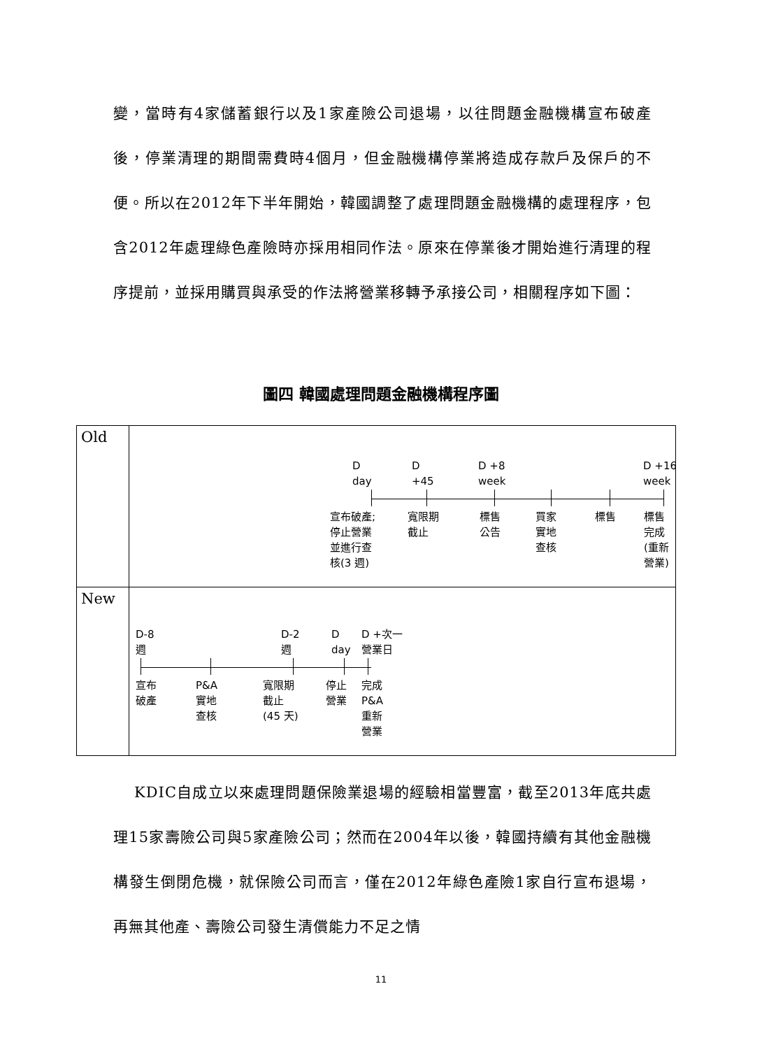變，當時有4家儲蓄銀行以及1家產險公司退場，以往問題金融機構宣布破產後，停業清理的期間需費時4個月，但金融機構停業將造成存款戶及保戶的不便。所以在2012年下半年開始，韓國調整了處理問題金融機構的處理程序，包含2012年處理綠色產險時亦採用相同作法。原來在停業後才開始進行清理的程序提前，並採用購買與承受的作法將營業移轉予承接公司，相關程序如下圖：
圖四 韓國處理問題金融機構程序圖
| Old | D day D +45 D +8 week D +16 week 宣布破產; 停止營業 並進行查 核(3 週) 寬限期 截止 標售 公告 買家 實地 查核 標售 標售 完成 (重新 營業) |
| New | D-8 週 D-2 週 D day D +次一 營業日 宣布 破產 P&A 實地 查核 寬限期 截止 (45 天) 停止 營業 完成 P&A 重新 營業 |
　 KDIC自成立以來處理問題保險業退場的經驗相當豐富，截至2013年底共處理15家壽險公司與5家產險公司；然而在2004年以後，韓國持續有其他金融機構發生倒閉危機，就保險公司而言，僅在2012年綠色產險1家自行宣布退場，再無其他產、壽險公司發生清償能力不足之情
11